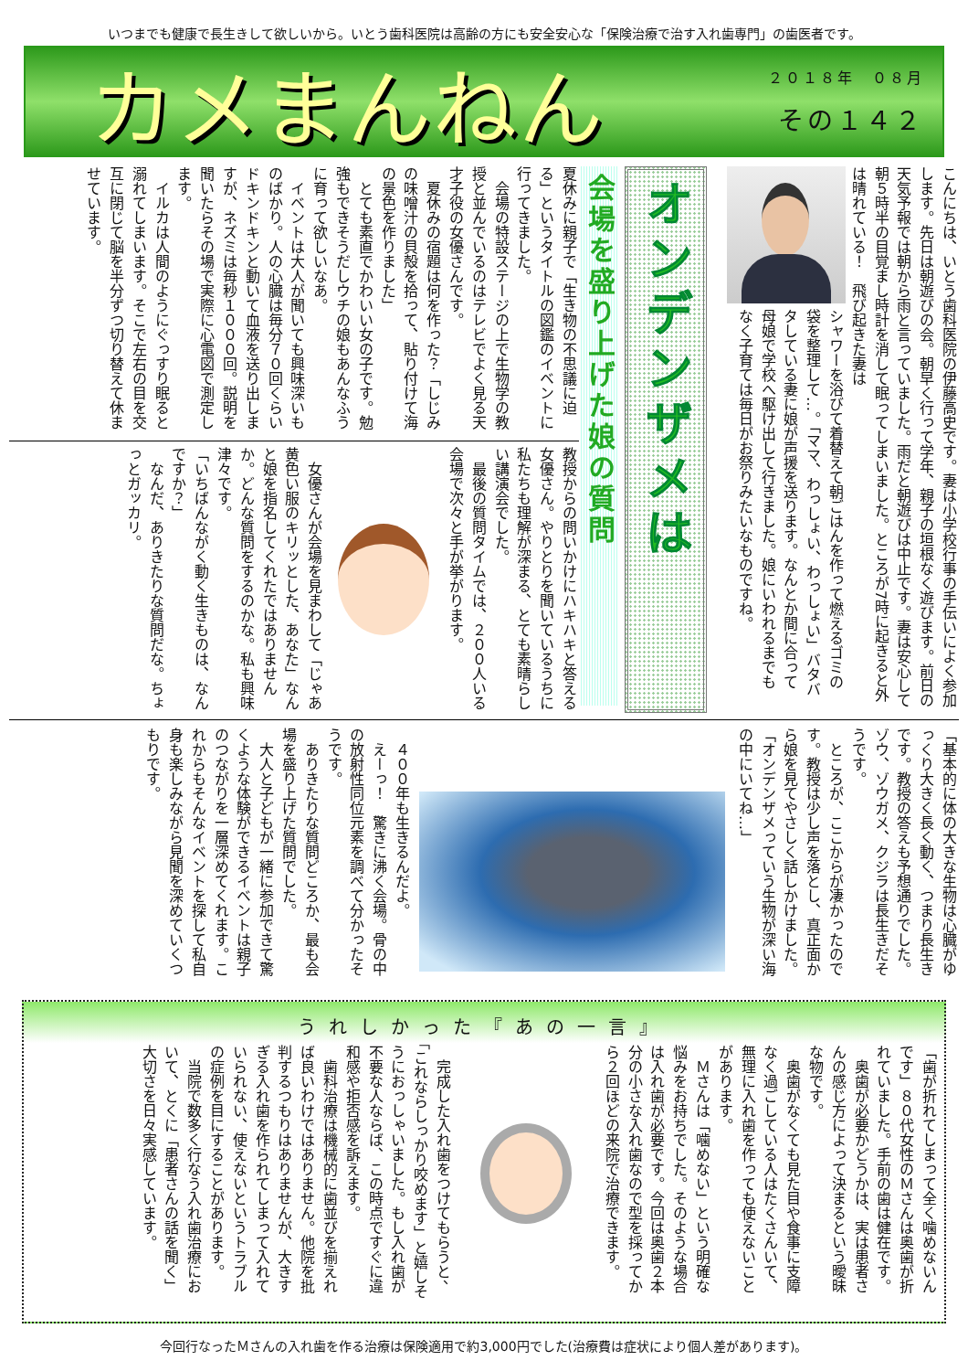いつまでも健康で長生きして欲しいから。いとう歯科医院は高齢の方にも安全安心な「保険治療で治す入れ歯専門」の歯医者です。
カメまんねん
２０１８年　０８月
その１４２
こんにちは、いとう歯科医院の伊藤高史です。妻は小学校行事の手伝いによく参加します。先日は朝遊びの会。朝早く行って学年、親子の垣根なく遊びます。前日の天気予報では朝から雨と言っていました。雨だと朝遊びは中止です。妻は安心して朝５時半の目覚まし時計を消して眠ってしまいました。ところが7時に起きると外は晴れている！　飛び起きた妻は
シャワーを浴びて着替えて朝ごはんを作って燃えるゴミの袋を整理して…。「ママ、わっしょい、わっしょい」バタバタしている妻に娘が声援を送ります。なんとか間に合って母娘で学校へ駆け出して行きました。娘にいわれるまでもなく子育ては毎日がお祭りみたいなものですね。
オンデンザメは
会場を盛り上げた娘の質問
夏休みに親子で「生き物の不思議に迫る」というタイトルの図鑑のイベントに行ってきました。
　会場の特設ステージの上で生物学の教授と並んでいるのはテレビでよく見る天才子役の女優さんです。
　夏休みの宿題は何を作った？「しじみの味噌汁の貝殻を拾って、貼り付けて海の景色を作りました」
　とても素直でかわいい女の子です。勉強もできそうだしウチの娘もあんなふうに育って欲しいなあ。
　イベントは大人が聞いても興味深いものばかり。人の心臓は毎分７０回くらいドキンドキンと動いて血液を送り出しますが、ネズミは毎秒１０００回。説明を聞いたらその場で実際に心電図で測定します。
　イルカは人間のようにぐっすり眠ると溺れてしまいます。そこで左右の目を交互に閉じて脳を半分ずつ切り替えて休ませています。
教授からの問いかけにハキハキと答える女優さん。やりとりを聞いているうちに私たちも理解が深まる、とても素晴らしい講演会でした。
　最後の質問タイムでは、２００人いる会場で次々と手が挙がります。
　女優さんが会場を見まわして「じゃあ黄色い服のキリッとした、あなた」なんと娘を指名してくれたではありませんか。どんな質問をするのかな。私も興味津々です。
「いちばんながく動く生きものは、なんですか？」
　なんだ、ありきたりな質問だな。ちょっとガッカリ。
「基本的に体の大きな生物は心臓がゆっくり大きく長く動く、つまり長生きです。教授の答えも予想通りでした。ゾウ、ゾウガメ、クジラは長生きだそうです。
　ところが、ここからが凄かったのです。教授は少し声を落とし、真正面から娘を見てやさしく話しかけました。
「オンデンザメっていう生物が深い海の中にいてね…」
　４００年も生きるんだよ。
　えーっ！　驚きに沸く会場。骨の中の放射性同位元素を調べて分かったそうです。
　ありきたりな質問どころか、最も会場を盛り上げた質問でした。
　大人と子どもが一緒に参加できて驚くような体験ができるイベントは親子のつながりを一層深めてくれます。これからもそんなイベントを探して私自身も楽しみながら見聞を深めていくつもりです。
うれしかった『あの一言』
「歯が折れてしまって全く噛めないんです」８０代女性のＭさんは奥歯が折れていました。手前の歯は健在です。
　奥歯が必要かどうかは、実は患者さんの感じ方によって決まるという曖昧な物です。
　奥歯がなくても見た目や食事に支障なく過ごしている人はたくさんいて、無理に入れ歯を作っても使えないことがあります。
　Ｍさんは「噛めない」という明確な悩みをお持ちでした。そのような場合は入れ歯が必要です。今回は奥歯２本分の小さな入れ歯なので型を採ってから２回ほどの来院で治療できます。
　完成した入れ歯をつけてもらうと、「これならしっかり咬めます」と嬉しそうにおっしゃいました。もし入れ歯が不要な人ならば、この時点ですぐに違和感や拒否感を訴えます。
　歯科治療は機械的に歯並びを揃えれば良いわけではありません。他院を批判するつもりはありませんが、大きすぎる入れ歯を作られてしまって入れていられない、使えないというトラブルの症例を目にすることがあります。
　当院で数多く行なう入れ歯治療において、とくに「患者さんの話を聞く」大切さを日々実感しています。
今回行なったＭさんの入れ歯を作る治療は保険適用で約3,000円でした(治療費は症状により個人差があります)。